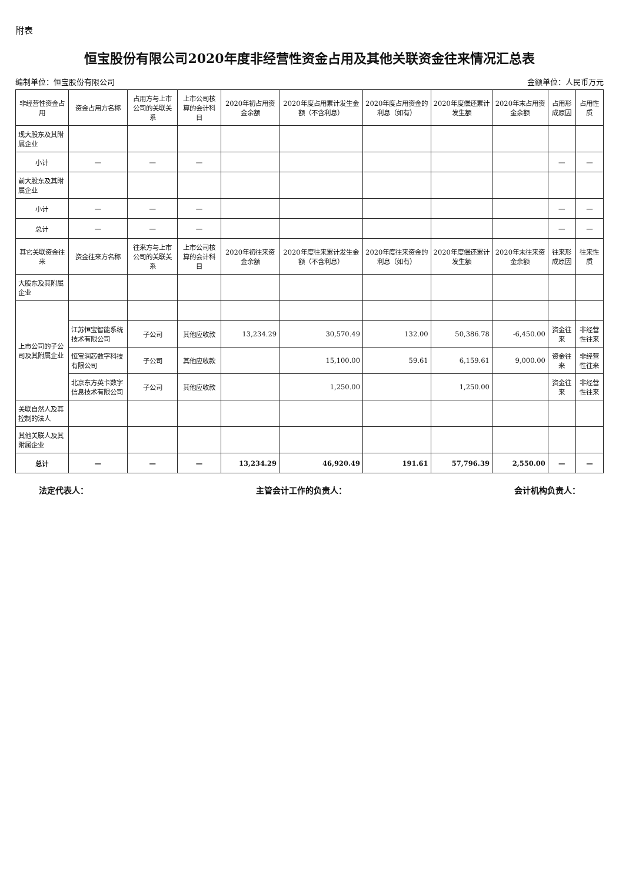附表
恒宝股份有限公司2020年度非经营性资金占用及其他关联资金往来情况汇总表
编制单位：恒宝股份有限公司 金额单位：人民币万元
| 非经营性资金占用 | 资金占用方名称 | 占用方与上市公司的关联关系 | 上市公司核算的会计科目 | 2020年初占用资金余额 | 2020年度占用累计发生金额（不含利息） | 2020年度占用资金的利息（如有） | 2020年度偿还累计发生额 | 2020年末占用资金余额 | 占用形成原因 | 占用性质 |
| --- | --- | --- | --- | --- | --- | --- | --- | --- | --- | --- |
| 现大股东及其附属企业 | | | | | | | | | | |
| 小计 | — | — | — | | | | | | — | — |
| 前大股东及其附属企业 | | | | | | | | | | |
| 小计 | — | — | — | | | | | | — | — |
| 总计 | — | — | — | | | | | | — | — |
| 其它关联资金往来 | 资金往来方名称 | 往来方与上市公司的关联关系 | 上市公司核算的会计科目 | 2020年初往来资金余额 | 2020年度往来累计发生金额（不含利息） | 2020年度往来资金的利息（如有） | 2020年度偿还累计发生额 | 2020年末往来资金余额 | 往来形成原因 | 往来性质 |
| 大股东及其附属企业 | | | | | | | | | | |
| 上市公司的子公司及其附属企业 | | | | | | | | | | |
| | 江苏恒宝智能系统技术有限公司 | 子公司 | 其他应收款 | 13,234.29 | 30,570.49 | 132.00 | 50,386.78 | -6,450.00 | 资金往来 | 非经营性往来 |
| | 恒宝润芯数字科技有限公司 | 子公司 | 其他应收款 | | 15,100.00 | 59.61 | 6,159.61 | 9,000.00 | 资金往来 | 非经营性往来 |
| | 北京东方英卡数字信息技术有限公司 | 子公司 | 其他应收款 | | 1,250.00 | | 1,250.00 | | 资金往来 | 非经营性往来 |
| 关联自然人及其控制的法人 | | | | | | | | | | |
| 其他关联人及其附属企业 | | | | | | | | | | |
| 总计 | — | — | — | 13,234.29 | 46,920.49 | 191.61 | 57,796.39 | 2,550.00 | — | — |
法定代表人： 主管会计工作的负责人： 会计机构负责人：